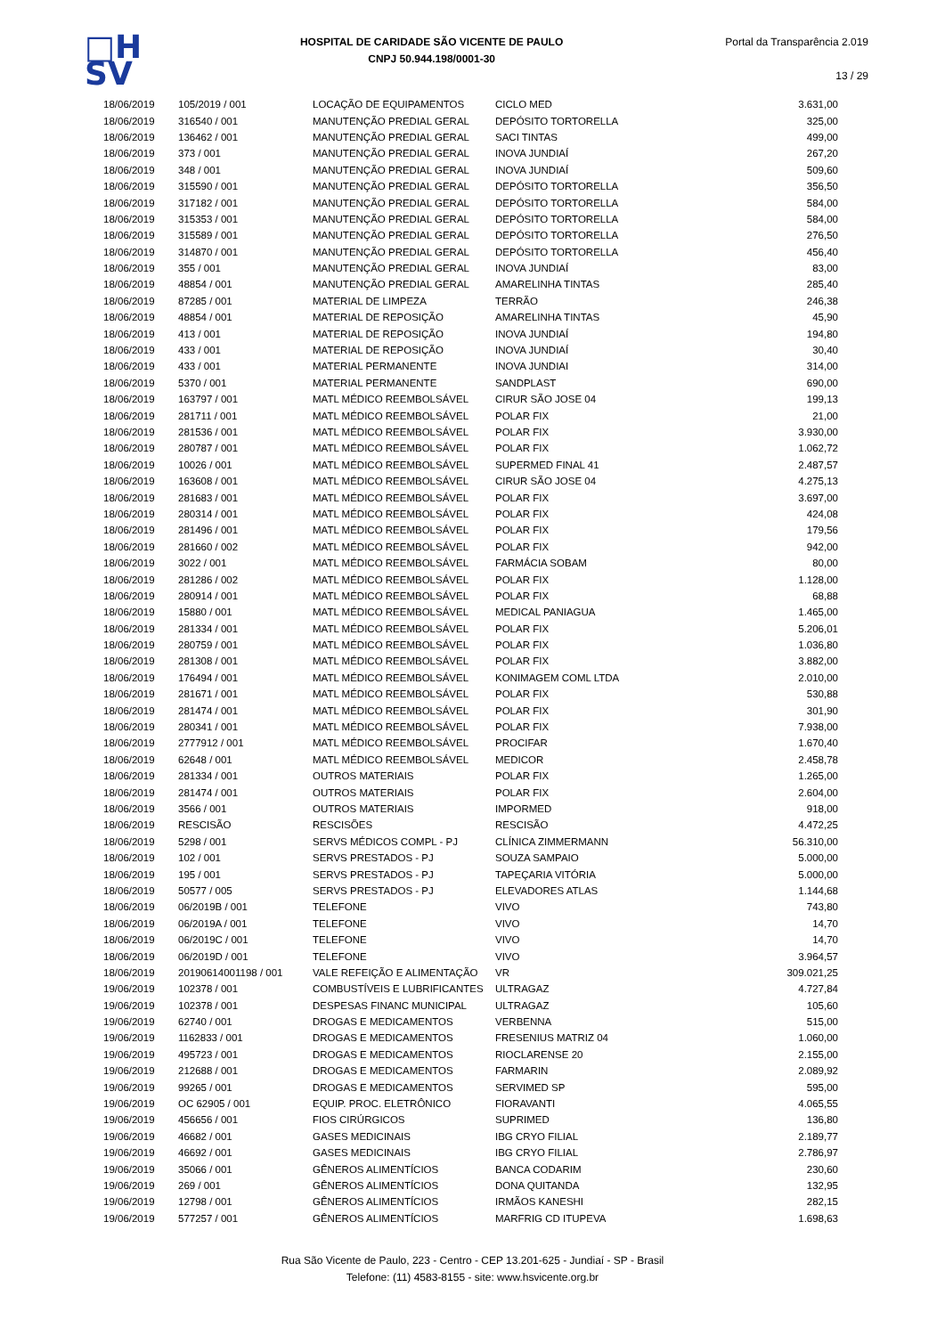□H
SV
HOSPITAL DE CARIDADE SÃO VICENTE DE PAULO
CNPJ 50.944.198/0001-30
Portal da Transparência 2.019
13 / 29
| 18/06/2019 | 105/2019 / 001 | LOCAÇÃO DE EQUIPAMENTOS | CICLO MED | 3.631,00 |
| 18/06/2019 | 316540 / 001 | MANUTENÇÃO PREDIAL GERAL | DEPÓSITO TORTORELLA | 325,00 |
| 18/06/2019 | 136462 / 001 | MANUTENÇÃO PREDIAL GERAL | SACI TINTAS | 499,00 |
| 18/06/2019 | 373 / 001 | MANUTENÇÃO PREDIAL GERAL | INOVA JUNDIAÍ | 267,20 |
| 18/06/2019 | 348 / 001 | MANUTENÇÃO PREDIAL GERAL | INOVA JUNDIAÍ | 509,60 |
| 18/06/2019 | 315590 / 001 | MANUTENÇÃO PREDIAL GERAL | DEPÓSITO TORTORELLA | 356,50 |
| 18/06/2019 | 317182 / 001 | MANUTENÇÃO PREDIAL GERAL | DEPÓSITO TORTORELLA | 584,00 |
| 18/06/2019 | 315353 / 001 | MANUTENÇÃO PREDIAL GERAL | DEPÓSITO TORTORELLA | 584,00 |
| 18/06/2019 | 315589 / 001 | MANUTENÇÃO PREDIAL GERAL | DEPÓSITO TORTORELLA | 276,50 |
| 18/06/2019 | 314870 / 001 | MANUTENÇÃO PREDIAL GERAL | DEPÓSITO TORTORELLA | 456,40 |
| 18/06/2019 | 355 / 001 | MANUTENÇÃO PREDIAL GERAL | INOVA JUNDIAÍ | 83,00 |
| 18/06/2019 | 48854 / 001 | MANUTENÇÃO PREDIAL GERAL | AMARELINHA TINTAS | 285,40 |
| 18/06/2019 | 87285 / 001 | MATERIAL DE LIMPEZA | TERRÃO | 246,38 |
| 18/06/2019 | 48854 / 001 | MATERIAL DE REPOSIÇÃO | AMARELINHA TINTAS | 45,90 |
| 18/06/2019 | 413 / 001 | MATERIAL DE REPOSIÇÃO | INOVA JUNDIAÍ | 194,80 |
| 18/06/2019 | 433 / 001 | MATERIAL DE REPOSIÇÃO | INOVA JUNDIAÍ | 30,40 |
| 18/06/2019 | 433 / 001 | MATERIAL PERMANENTE | INOVA JUNDIAI | 314,00 |
| 18/06/2019 | 5370 / 001 | MATERIAL PERMANENTE | SANDPLAST | 690,00 |
| 18/06/2019 | 163797 / 001 | MATL MÉDICO REEMBOLSÁVEL | CIRUR SÃO JOSE 04 | 199,13 |
| 18/06/2019 | 281711 / 001 | MATL MÉDICO REEMBOLSÁVEL | POLAR FIX | 21,00 |
| 18/06/2019 | 281536 / 001 | MATL MÉDICO REEMBOLSÁVEL | POLAR FIX | 3.930,00 |
| 18/06/2019 | 280787 / 001 | MATL MÉDICO REEMBOLSÁVEL | POLAR FIX | 1.062,72 |
| 18/06/2019 | 10026 / 001 | MATL MÉDICO REEMBOLSÁVEL | SUPERMED FINAL 41 | 2.487,57 |
| 18/06/2019 | 163608 / 001 | MATL MÉDICO REEMBOLSÁVEL | CIRUR SÃO JOSE 04 | 4.275,13 |
| 18/06/2019 | 281683 / 001 | MATL MÉDICO REEMBOLSÁVEL | POLAR FIX | 3.697,00 |
| 18/06/2019 | 280314 / 001 | MATL MÉDICO REEMBOLSÁVEL | POLAR FIX | 424,08 |
| 18/06/2019 | 281496 / 001 | MATL MÉDICO REEMBOLSÁVEL | POLAR FIX | 179,56 |
| 18/06/2019 | 281660 / 002 | MATL MÉDICO REEMBOLSÁVEL | POLAR FIX | 942,00 |
| 18/06/2019 | 3022 / 001 | MATL MÉDICO REEMBOLSÁVEL | FARMÁCIA SOBAM | 80,00 |
| 18/06/2019 | 281286 / 002 | MATL MÉDICO REEMBOLSÁVEL | POLAR FIX | 1.128,00 |
| 18/06/2019 | 280914 / 001 | MATL MÉDICO REEMBOLSÁVEL | POLAR FIX | 68,88 |
| 18/06/2019 | 15880 / 001 | MATL MÉDICO REEMBOLSÁVEL | MEDICAL PANIAGUA | 1.465,00 |
| 18/06/2019 | 281334 / 001 | MATL MÉDICO REEMBOLSÁVEL | POLAR FIX | 5.206,01 |
| 18/06/2019 | 280759 / 001 | MATL MÉDICO REEMBOLSÁVEL | POLAR FIX | 1.036,80 |
| 18/06/2019 | 281308 / 001 | MATL MÉDICO REEMBOLSÁVEL | POLAR FIX | 3.882,00 |
| 18/06/2019 | 176494 / 001 | MATL MÉDICO REEMBOLSÁVEL | KONIMAGEM COML LTDA | 2.010,00 |
| 18/06/2019 | 281671 / 001 | MATL MÉDICO REEMBOLSÁVEL | POLAR FIX | 530,88 |
| 18/06/2019 | 281474 / 001 | MATL MÉDICO REEMBOLSÁVEL | POLAR FIX | 301,90 |
| 18/06/2019 | 280341 / 001 | MATL MÉDICO REEMBOLSÁVEL | POLAR FIX | 7.938,00 |
| 18/06/2019 | 2777912 / 001 | MATL MÉDICO REEMBOLSÁVEL | PROCIFAR | 1.670,40 |
| 18/06/2019 | 62648 / 001 | MATL MÉDICO REEMBOLSÁVEL | MEDICOR | 2.458,78 |
| 18/06/2019 | 281334 / 001 | OUTROS MATERIAIS | POLAR FIX | 1.265,00 |
| 18/06/2019 | 281474 / 001 | OUTROS MATERIAIS | POLAR FIX | 2.604,00 |
| 18/06/2019 | 3566 / 001 | OUTROS MATERIAIS | IMPORMED | 918,00 |
| 18/06/2019 | RESCISÃO | RESCISÕES | RESCISÃO | 4.472,25 |
| 18/06/2019 | 5298 / 001 | SERVS MÉDICOS COMPL - PJ | CLÍNICA ZIMMERMANN | 56.310,00 |
| 18/06/2019 | 102 / 001 | SERVS PRESTADOS - PJ | SOUZA SAMPAIO | 5.000,00 |
| 18/06/2019 | 195 / 001 | SERVS PRESTADOS - PJ | TAPEÇARIA VITÓRIA | 5.000,00 |
| 18/06/2019 | 50577 / 005 | SERVS PRESTADOS - PJ | ELEVADORES ATLAS | 1.144,68 |
| 18/06/2019 | 06/2019B / 001 | TELEFONE | VIVO | 743,80 |
| 18/06/2019 | 06/2019A / 001 | TELEFONE | VIVO | 14,70 |
| 18/06/2019 | 06/2019C / 001 | TELEFONE | VIVO | 14,70 |
| 18/06/2019 | 06/2019D / 001 | TELEFONE | VIVO | 3.964,57 |
| 18/06/2019 | 20190614001198 / 001 | VALE REFEIÇÃO E ALIMENTAÇÃO | VR | 309.021,25 |
| 19/06/2019 | 102378 / 001 | COMBUSTÍVEIS E LUBRIFICANTES | ULTRAGAZ | 4.727,84 |
| 19/06/2019 | 102378 / 001 | DESPESAS FINANC MUNICIPAL | ULTRAGAZ | 105,60 |
| 19/06/2019 | 62740 / 001 | DROGAS E MEDICAMENTOS | VERBENNA | 515,00 |
| 19/06/2019 | 1162833 / 001 | DROGAS E MEDICAMENTOS | FRESENIUS MATRIZ 04 | 1.060,00 |
| 19/06/2019 | 495723 / 001 | DROGAS E MEDICAMENTOS | RIOCLARENSE 20 | 2.155,00 |
| 19/06/2019 | 212688 / 001 | DROGAS E MEDICAMENTOS | FARMARIN | 2.089,92 |
| 19/06/2019 | 99265 / 001 | DROGAS E MEDICAMENTOS | SERVIMED SP | 595,00 |
| 19/06/2019 | OC 62905 / 001 | EQUIP. PROC. ELETRÔNICO | FIORAVANTI | 4.065,55 |
| 19/06/2019 | 456656 / 001 | FIOS CIRÚRGICOS | SUPRIMED | 136,80 |
| 19/06/2019 | 46682 / 001 | GASES MEDICINAIS | IBG CRYO FILIAL | 2.189,77 |
| 19/06/2019 | 46692 / 001 | GASES MEDICINAIS | IBG CRYO FILIAL | 2.786,97 |
| 19/06/2019 | 35066 / 001 | GÊNEROS ALIMENTÍCIOS | BANCA CODARIM | 230,60 |
| 19/06/2019 | 269 / 001 | GÊNEROS ALIMENTÍCIOS | DONA QUITANDA | 132,95 |
| 19/06/2019 | 12798 / 001 | GÊNEROS ALIMENTÍCIOS | IRMÃOS KANESHI | 282,15 |
| 19/06/2019 | 577257 / 001 | GÊNEROS ALIMENTÍCIOS | MARFRIG CD ITUPEVA | 1.698,63 |
Rua São Vicente de Paulo, 223 - Centro - CEP 13.201-625 - Jundiaí - SP - Brasil
Telefone: (11) 4583-8155 - site: www.hsvicente.org.br